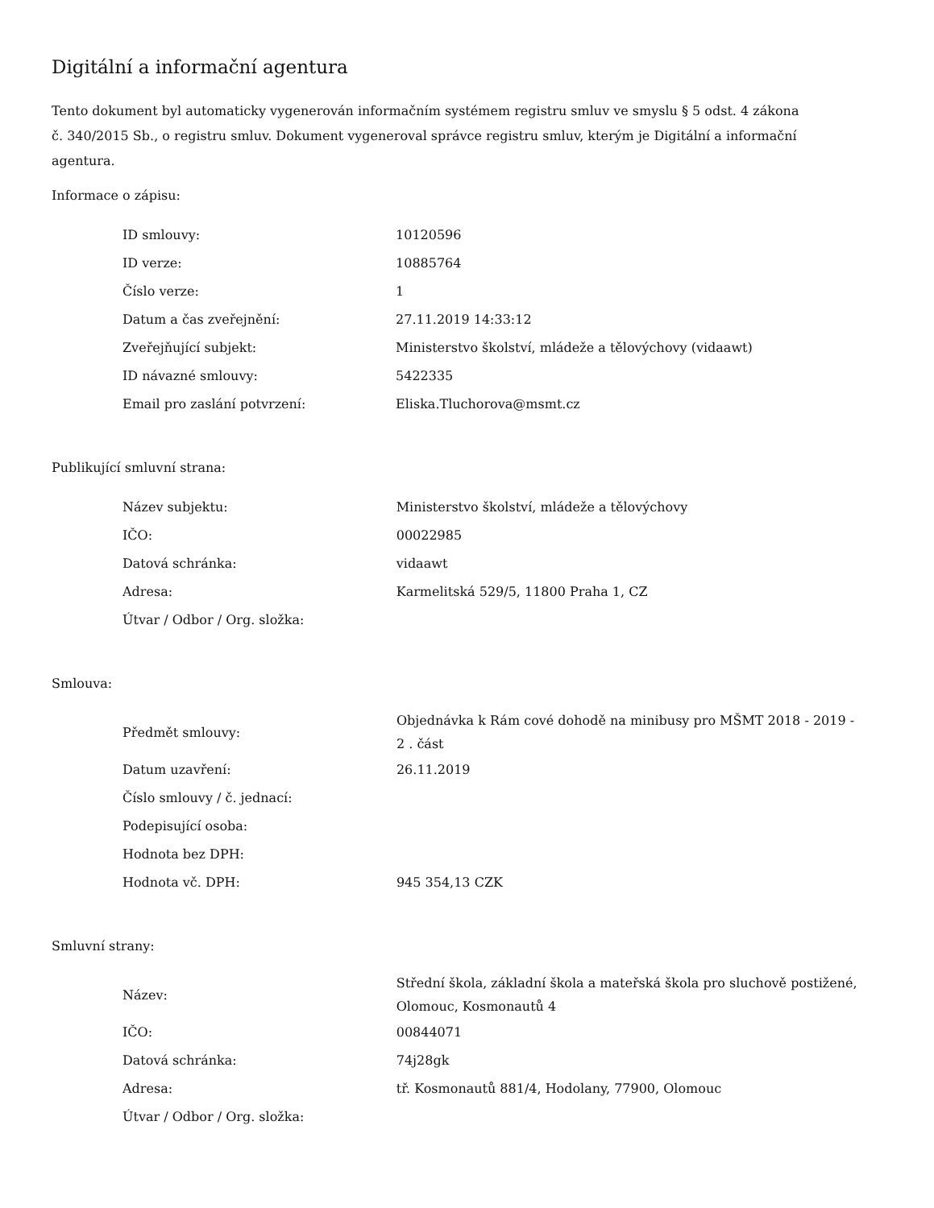Digitální a informační agentura
Tento dokument byl automaticky vygenerován informačním systémem registru smluv ve smyslu § 5 odst. 4 zákona
č. 340/2015 Sb., o registru smluv. Dokument vygeneroval správce registru smluv, kterým je Digitální a informační agentura.
Informace o zápisu:
| ID smlouvy: | 10120596 |
| ID verze: | 10885764 |
| Číslo verze: | 1 |
| Datum a čas zveřejnění: | 27.11.2019 14:33:12 |
| Zveřejňující subjekt: | Ministerstvo školství, mládeže a tělovýchovy (vidaawt) |
| ID návazné smlouvy: | 5422335 |
| Email pro zaslání potvrzení: | Eliska.Tluchorova@msmt.cz |
Publikující smluvní strana:
| Název subjektu: | Ministerstvo školství, mládeže a tělovýchovy |
| IČO: | 00022985 |
| Datová schránka: | vidaawt |
| Adresa: | Karmelitská 529/5, 11800 Praha 1, CZ |
| Útvar / Odbor / Org. složka: | |
Smlouva:
| Předmět smlouvy: | Objednávka k Rám cové dohodě na minibusy pro MŠMT 2018 - 2019 - 2 . část |
| Datum uzavření: | 26.11.2019 |
| Číslo smlouvy / č. jednací: | |
| Podepisující osoba: | |
| Hodnota bez DPH: | |
| Hodnota vč. DPH: | 945 354,13 CZK |
Smluvní strany:
| Název: | Střední škola, základní škola a mateřská škola pro sluchově postižené, Olomouc, Kosmonautů 4 |
| IČO: | 00844071 |
| Datová schránka: | 74j28gk |
| Adresa: | tř. Kosmonautů 881/4, Hodolany, 77900, Olomouc |
| Útvar / Odbor / Org. složka: | |